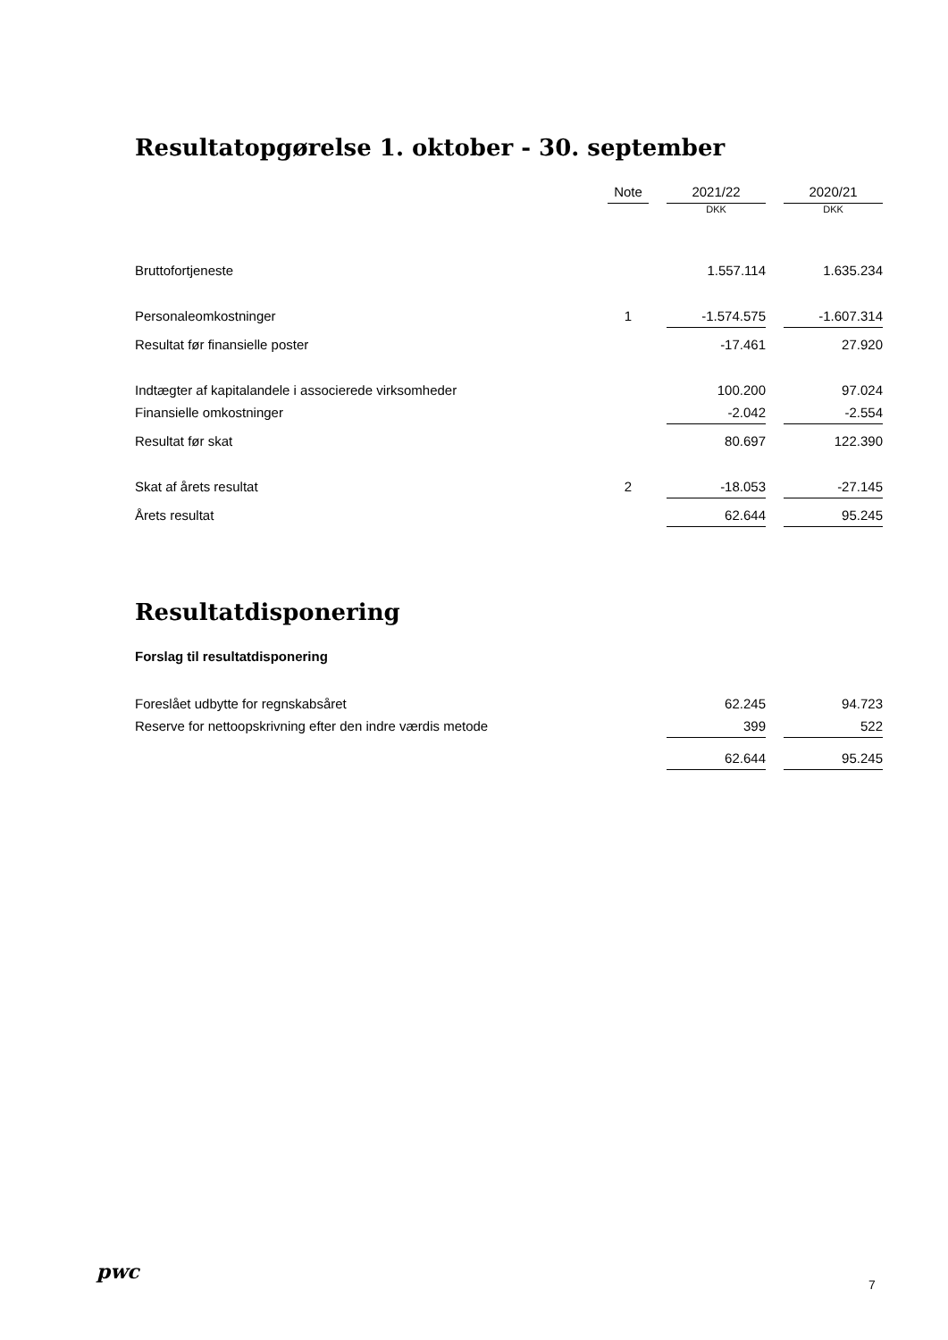Resultatopgørelse 1. oktober - 30. september
| | Note | | 2021/22 | | 2020/21 |
| --- | --- | --- | --- | --- | --- |
| | | | DKK | | DKK |
| Bruttofortjeneste | | | 1.557.114 | | 1.635.234 |
| Personaleomkostninger | 1 | | -1.574.575 | | -1.607.314 |
| Resultat før finansielle poster | | | -17.461 | | 27.920 |
| Indtægter af kapitalandele i associerede virksomheder | | | 100.200 | | 97.024 |
| Finansielle omkostninger | | | -2.042 | | -2.554 |
| Resultat før skat | | | 80.697 | | 122.390 |
| Skat af årets resultat | 2 | | -18.053 | | -27.145 |
| Årets resultat | | | 62.644 | | 95.245 |
Resultatdisponering
Forslag til resultatdisponering
| Foreslået udbytte for regnskabsåret | 62.245 | | 94.723 |
| Reserve for nettoopskrivning efter den indre værdis metode | 399 | | 522 |
| | 62.644 | | 95.245 |
pwc
7